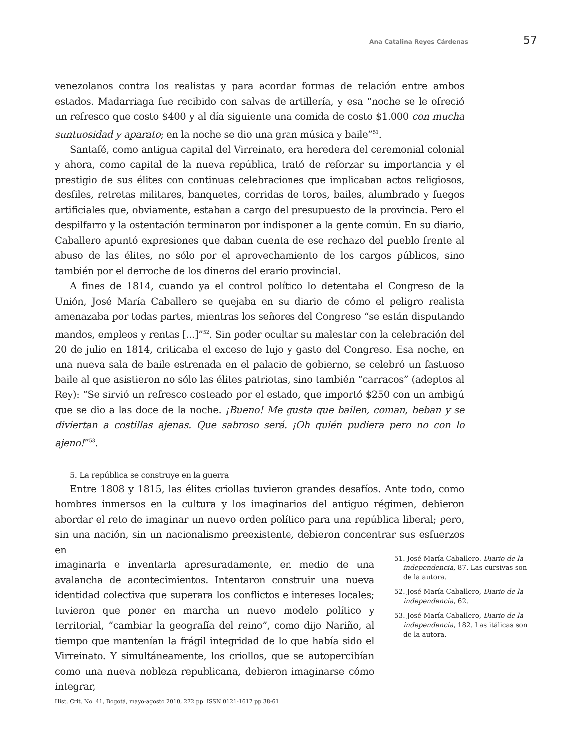Ana Catalina Reyes Cárdenas 57
venezolanos contra los realistas y para acordar formas de relación entre ambos estados. Madarriaga fue recibido con salvas de artillería, y esa “noche se le ofreció un refresco que costo $400 y al día siguiente una comida de costo $1.000 con mucha suntuosidad y aparato; en la noche se dio una gran música y baile”<sup>51</sup>.
Santafé, como antigua capital del Virreinato, era heredera del ceremonial colonial y ahora, como capital de la nueva república, trató de reforzar su importancia y el prestigio de sus élites con continuas celebraciones que implicaban actos religiosos, desfiles, retretas militares, banquetes, corridas de toros, bailes, alumbrado y fuegos artificiales que, obviamente, estaban a cargo del presupuesto de la provincia. Pero el despilfarro y la ostentación terminaron por indisponer a la gente común. En su diario, Caballero apuntó expresiones que daban cuenta de ese rechazo del pueblo frente al abuso de las élites, no sólo por el aprovechamiento de los cargos públicos, sino también por el derroche de los dineros del erario provincial.
A fines de 1814, cuando ya el control político lo detentaba el Congreso de la Unión, José María Caballero se quejaba en su diario de cómo el peligro realista amenazaba por todas partes, mientras los señores del Congreso “se están disputando mandos, empleos y rentas [...]”<sup>52</sup>. Sin poder ocultar su malestar con la celebración del 20 de julio en 1814, criticaba el exceso de lujo y gasto del Congreso. Esa noche, en una nueva sala de baile estrenada en el palacio de gobierno, se celebró un fastuoso baile al que asistieron no sólo las élites patriotas, sino también “carracos” (adeptos al Rey): “Se sirvió un refresco costeado por el estado, que importó $250 con un ambigú que se dio a las doce de la noche. ¡Bueno! Me gusta que bailen, coman, beban y se diviertan a costillas ajenas. Que sabroso será. ¡Oh quién pudiera pero no con lo ajeno!”<sup>53</sup>.
5. La república se construye en la guerra
Entre 1808 y 1815, las élites criollas tuvieron grandes desafíos. Ante todo, como hombres inmersos en la cultura y los imaginarios del antiguo régimen, debieron abordar el reto de imaginar un nuevo orden político para una república liberal; pero, sin una nación, sin un nacionalismo preexistente, debieron concentrar sus esfuerzos en
imaginarla e inventarla apresuradamente, en medio de una avalancha de acontecimientos. Intentaron construir una nueva identidad colectiva que superara los conflictos e intereses locales; tuvieron que poner en marcha un nuevo modelo político y territorial, “cambiar la geografía del reino”, como dijo Nariño, al tiempo que mantenían la frágil integridad de lo que había sido el Virreinato. Y simultáneamente, los criollos, que se autopercibían como una nueva nobleza republicana, debieron imaginarse cómo integrar,
51. José María Caballero, Diario de la independencia, 87. Las cursivas son de la autora.
52. José María Caballero, Diario de la independencia, 62.
53. José María Caballero, Diario de la independencia, 182. Las itálicas son de la autora.
Hist. Crit. No. 41, Bogotá, mayo-agosto 2010, 272 pp. ISSN 0121-1617 pp 38-61